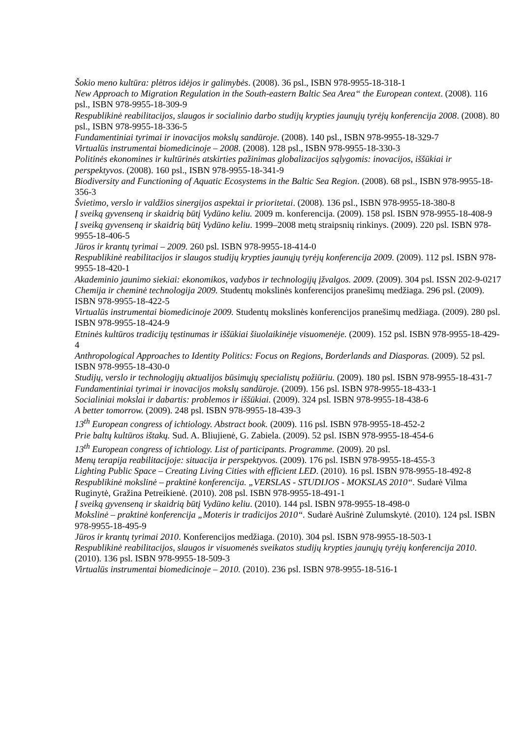Šokio meno kultūra: plėtros idėjos ir galimybės. (2008). 36 psl., ISBN 978-9955-18-318-1
New Approach to Migration Regulation in the South-eastern Baltic Sea Area“ the European context. (2008). 116 psl., ISBN 978-9955-18-309-9
Respublikinė reabilitacijos, slaugos ir socialinio darbo studijų krypties jaunųjų tyrėjų konferencija 2008. (2008). 80 psl., ISBN 978-9955-18-336-5
Fundamentiniai tyrimai ir inovacijos mokslų sandūroje. (2008). 140 psl., ISBN 978-9955-18-329-7
Virtualūs instrumentai biomedicinoje – 2008. (2008). 128 psl., ISBN 978-9955-18-330-3
Politinės ekonomines ir kultūrinės atskirties pažinimas globalizacijos sąlygomis: inovacijos, iššūkiai ir perspektyvos. (2008). 160 psl., ISBN 978-9955-18-341-9
Biodiversity and Functioning of Aquatic Ecosystems in the Baltic Sea Region. (2008). 68 psl., ISBN 978-9955-18-356-3
Švietimo, verslo ir valdžios sinergijos aspektai ir prioritetai. (2008). 136 psl., ISBN 978-9955-18-380-8
Į sveiką gyvenseną ir skaidrią būtį Vydūno keliu. 2009 m. konferencija. (2009). 158 psl. ISBN 978-9955-18-408-9
Į sveiką gyvenseną ir skaidrią būtį Vydūno keliu. 1999–2008 metų straipsnių rinkinys. (2009). 220 psl. ISBN 978-9955-18-406-5
Jūros ir krantų tyrimai – 2009. 260 psl. ISBN 978-9955-18-414-0
Respublikinė reabilitacijos ir slaugos studijų krypties jaunųjų tyrėjų konferencija 2009. (2009). 112 psl. ISBN 978-9955-18-420-1
Akademinio jaunimo siekiai: ekonomikos, vadybos ir technologijų įžvalgos. 2009. (2009). 304 psl. ISSN 202-9-0217
Chemija ir cheminė technologija 2009. Studentų mokslinės konferencijos pranešimų medžiaga. 296 psl. (2009). ISBN 978-9955-18-422-5
Virtualūs instrumentai biomedicinoje 2009. Studentų mokslinės konferencijos pranešimų medžiaga. (2009). 280 psl. ISBN 978-9955-18-424-9
Etninės kultūros tradicijų tęstinumas ir iššūkiai šiuolaikinėje visuomenėje. (2009). 152 psl. ISBN 978-9955-18-429-4
Anthropological Approaches to Identity Politics: Focus on Regions, Borderlands and Diasporas. (2009). 52 psl. ISBN 978-9955-18-430-0
Studijų, verslo ir technologijų aktualijos būsimųjų specialistų požiūriu. (2009). 180 psl. ISBN 978-9955-18-431-7
Fundamentiniai tyrimai ir inovacijos mokslų sandūroje. (2009). 156 psl. ISBN 978-9955-18-433-1
Socialiniai mokslai ir dabartis: problemos ir iššūkiai. (2009). 324 psl. ISBN 978-9955-18-438-6
A better tomorrow. (2009). 248 psl. ISBN 978-9955-18-439-3
13<sup>th</sup> European congress of ichtiology. Abstract book. (2009). 116 psl. ISBN 978-9955-18-452-2
Prie baltų kultūros ištakų. Sud. A. Bliujienė, G. Zabiela. (2009). 52 psl. ISBN 978-9955-18-454-6
13<sup>th</sup> European congress of ichtiology. List of participants. Programme. (2009). 20 psl.
Menų terapija reabilitacijoje: situacija ir perspektyvos. (2009). 176 psl. ISBN 978-9955-18-455-3
Lighting Public Space – Creating Living Cities with efficient LED. (2010). 16 psl. ISBN 978-9955-18-492-8
Respublikinė mokslinė – praktinė konferencija. „VERSLAS - STUDIJOS - MOKSLAS 2010“. Sudarė Vilma Ruginytė, Gražina Petreikienė. (2010). 208 psl. ISBN 978-9955-18-491-1
Į sveiką gyvenseną ir skaidrią būtį Vydūno keliu. (2010). 144 psl. ISBN 978-9955-18-498-0
Mokslinė – praktinė konferencija „Moteris ir tradicijos 2010“. Sudarė Aušrinė Zulumskytė. (2010). 124 psl. ISBN 978-9955-18-495-9
Jūros ir krantų tyrimai 2010. Konferencijos medžiaga. (2010). 304 psl. ISBN 978-9955-18-503-1
Respublikinė reabilitacijos, slaugos ir visuomenės sveikatos studijų krypties jaunųjų tyrėjų konferencija 2010. (2010). 136 psl. ISBN 978-9955-18-509-3
Virtualūs instrumentai biomedicinoje – 2010. (2010). 236 psl. ISBN 978-9955-18-516-1